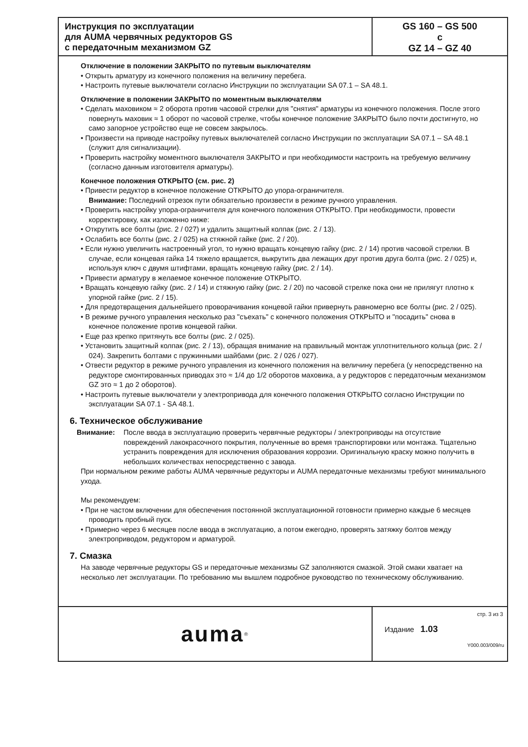Инструкция по эксплуатации
для AUMA червячных редукторов GS
с передаточным механизмом GZ
GS 160 – GS 500
с
GZ 14 – GZ 40
Отключение в положении ЗАКРЫТО по путевым выключателям
• Открыть арматуру из конечного положения на величину перебега.
• Настроить путевые выключатели согласно Инструкции по эксплуатации SA 07.1 – SA 48.1.
Отключение в положении ЗАКРЫТО по моментным выключателям
• Сделать маховиком ≈ 2 оборота против часовой стрелки для "снятия" арматуры из конечного положения. После этого повернуть маховик ≈ 1 оборот по часовой стрелке, чтобы конечное положение ЗАКРЫТО было почти достигнуто, но само запорное устройство еще не совсем закрылось.
• Произвести на приводе настройку путевых выключателей согласно Инструкции по эксплуатации SA 07.1 – SA 48.1 (служит для сигнализации).
• Проверить настройку моментного выключателя ЗАКРЫТО и при необходимости настроить на требуемую величину (согласно данным изготовителя арматуры).
Конечное положения ОТКРЫТО (см. рис. 2)
• Привести редуктор в конечное положение ОТКРЫТО до упора-ограничителя.
Внимание: Последний отрезок пути обязательно произвести в режиме ручного управления.
• Проверить настройку упора-ограничителя для конечного положения ОТКРЫТО. При необходимости, провести корректировку, как изложенно ниже:
• Открутить все болты (рис. 2 / 027) и удалить защитный колпак (рис. 2 / 13).
• Ослабить все болты (рис. 2 / 025) на стяжной гайке (рис. 2 / 20).
• Если нужно увеличить настроенный угол, то нужно вращать концевую гайку (рис. 2 / 14) против часовой стрелки. В случае, если концевая гайка 14 тяжело вращается, выкрутить два лежащих друг против друга болта (рис. 2 / 025) и, используя ключ с двумя штифтами, вращать концевую гайку (рис. 2 / 14).
• Привести арматуру в желаемое конечное положение ОТКРЫТО.
• Вращать концевую гайку (рис. 2 / 14) и стяжную гайку (рис. 2 / 20) по часовой стрелке пока они не прилягут плотно к упорной гайке (рис. 2 / 15).
• Для предотвращения дальнейшего проворачивания концевой гайки привернуть равномерно все болты (рис. 2 / 025).
• В режиме ручного управления несколько раз "съехать" с конечного положения ОТКРЫТО и "посадить" снова в конечное положение против концевой гайки.
• Еще раз крепко притянуть все болты (рис. 2 / 025).
• Установить защитный колпак (рис. 2 / 13), обращая внимание на правильный монтаж уплотнительного кольца (рис. 2 / 024). Закрепить болтами с пружинными шайбами (рис. 2 / 026 / 027).
• Отвести редуктор в режиме ручного управления из конечного положения на величину перебега (у непосредственно на редукторе смонтированных приводах это ≈ 1/4 до 1/2 оборотов маховика, а у редукторов с передаточным механизмом GZ это ≈ 1 до 2 оборотов).
• Настроить путевые выключатели у электропривода для конечного положения ОТКРЫТО согласно Инструкции по эксплуатации SA 07.1 - SA 48.1.
6. Техническое обслуживание
Внимание: После ввода в эксплуатацию проверить червячные редукторы / электроприводы на отсутствие повреждений лакокрасочного покрытия, полученные во время транспортировки или монтажа. Тщательно устранить повреждения для исключения образования коррозии. Оригинальную краску можно получить в небольших количествах непосредственно с завода.
При нормальном режиме работы AUMA червячные редукторы и AUMA передаточные механизмы требуют минимального ухода.
Мы рекомендуем:
• При не частом включении для обеспечения постоянной эксплуатационной готовности примерно каждые 6 месяцев проводить пробный пуск.
• Примерно через 6 месяцев после ввода в эксплуатацию, а потом ежегодно, проверять затяжку болтов между электроприводом, редуктором и арматурой.
7. Смазка
На заводе червячные редукторы GS и передаточные механизмы GZ заполняются смазкой. Этой смаки хватает на несколько лет эксплуатации. По требованию мы вышлем подробное руководство по техническому обслуживанию.
auma<sup>®</sup>
стр. 3 из 3
Издание 1.03
Y000.003/009/ru